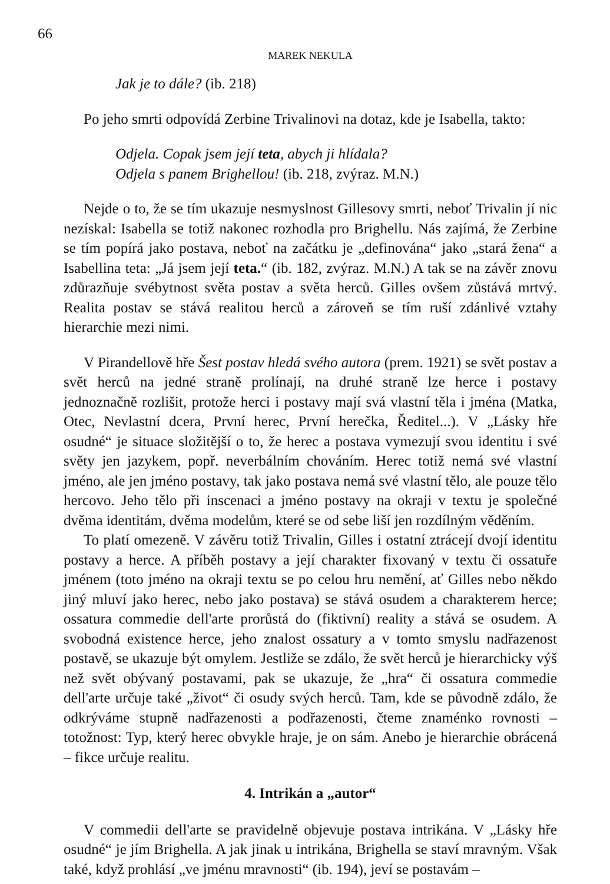66
MAREK NEKULA
Jak je to dále? (ib. 218)
Po jeho smrti odpovídá Zerbine Trivalinovi na dotaz, kde je Isabella, takto:
Odjela. Copak jsem její teta, abych ji hlídala?
Odjela s panem Brighellou! (ib. 218, zvýraz. M.N.)
Nejde o to, že se tím ukazuje nesmyslnost Gillesovy smrti, neboť Trivalin jí nic nezískal: Isabella se totiž nakonec rozhodla pro Brighellu. Nás zajímá, že Zerbine se tím popírá jako postava, neboť na začátku je „definována“ jako „stará žena“ a Isabellina teta: „Já jsem její teta.“ (ib. 182, zvýraz. M.N.) A tak se na závěr znovu zdůrazňuje svébytnost světa postav a světa herců. Gilles ovšem zůstává mrtvý. Realita postav se stává realitou herců a zároveň se tím ruší zdánlivé vztahy hierarchie mezi nimi.
V Pirandellově hře Šest postav hledá svého autora (prem. 1921) se svět postav a svět herců na jedné straně prolínají, na druhé straně lze herce i postavy jednoznačně rozlišit, protože herci i postavy mají svá vlastní těla i jména (Matka, Otec, Nevlastní dcera, První herec, První herečka, Ředitel...). V „Lásky hře osudné“ je situace složitější o to, že herec a postava vymezují svou identitu i své světy jen jazykem, popř. neverbálním chováním. Herec totiž nemá své vlastní jméno, ale jen jméno postavy, tak jako postava nemá své vlastní tělo, ale pouze tělo hercovo. Jeho tělo při inscenaci a jméno postavy na okraji v textu je společné dvěma identitám, dvěma modelům, které se od sebe liší jen rozdílným věděním.
To platí omezeně. V závěru totiž Trivalin, Gilles i ostatní ztrácejí dvojí identitu postavy a herce. A příběh postavy a její charakter fixovaný v textu či ossatuře jménem (toto jméno na okraji textu se po celou hru nemění, ať Gilles nebo někdo jiný mluví jako herec, nebo jako postava) se stává osudem a charakterem herce; ossatura commedie dell'arte prorůstá do (fiktivní) reality a stává se osudem. A svobodná existence herce, jeho znalost ossatury a v tomto smyslu nadřazenost postavě, se ukazuje být omylem. Jestliže se zdálo, že svět herců je hierarchicky výš než svět obývaný postavami, pak se ukazuje, že „hra“ či ossatura commedie dell'arte určuje také „život“ či osudy svých herců. Tam, kde se původně zdálo, že odkrýváme stupně nadřazenosti a podřazenosti, čteme znaménko rovnosti – totožnost: Typ, který herec obvykle hraje, je on sám. Anebo je hierarchie obrácená – fikce určuje realitu.
4. Intrikán a „autor“
V commedii dell'arte se pravidelně objevuje postava intrikána. V „Lásky hře osudné“ je jím Brighella. A jak jinak u intrikána, Brighella se staví mravným. Však také, když prohlásí „ve jménu mravnosti“ (ib. 194), jeví se postavám –